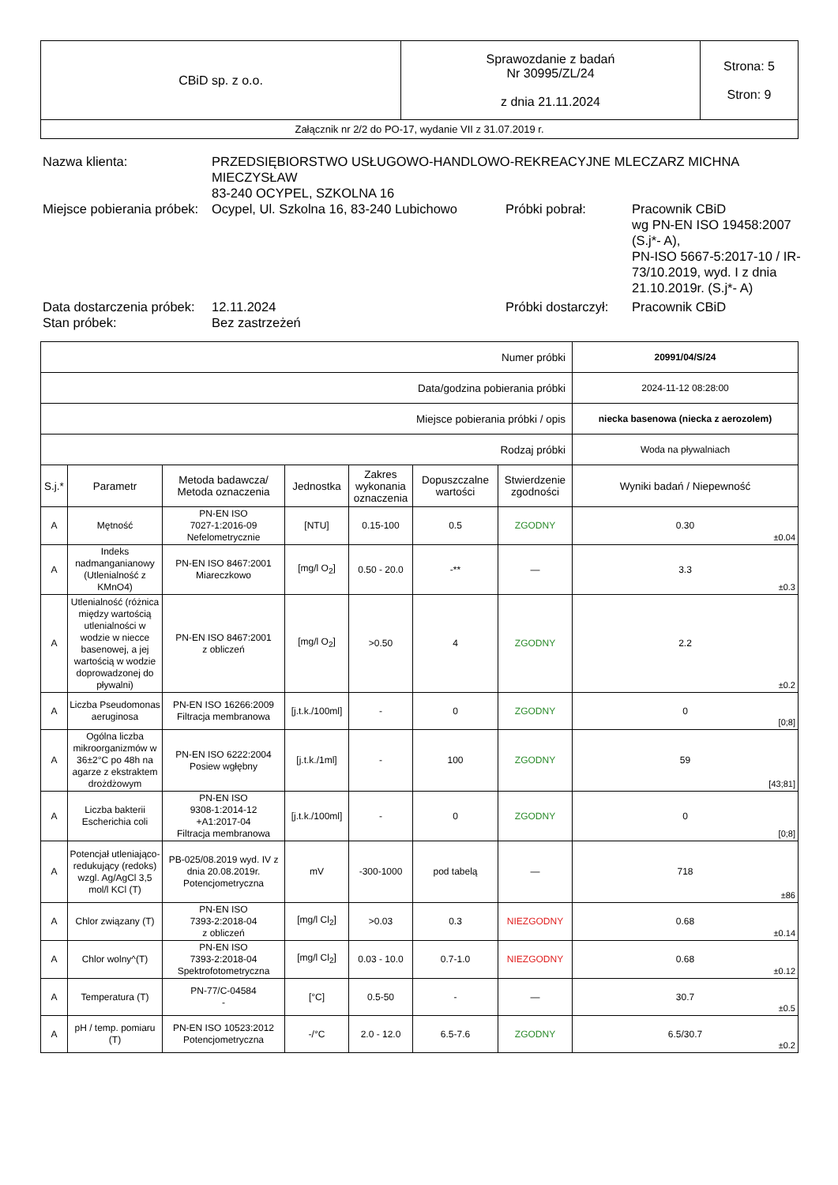| CBiD sp. z o.o. | Sprawozdanie z badań Nr 30995/ZL/24 z dnia 21.11.2024 | Strona: 5 Stron: 9 |
| Załącznik nr 2/2 do PO-17, wydanie VII z 31.07.2019 r. | | |
| Nazwa klienta: | PRZEDSIĘBIORSTWO USŁUGOWO-HANDLOWO-REKREACYJNE MLECZARZ MICHNA MIECZYSŁAW 83-240 OCYPEL, SZKOLNA 16 | | |
| Miejsce pobierania próbek: | Ocypel, Ul. Szkolna 16, 83-240 Lubichowo | Próbki pobrał: | Pracownik CBiD wg PN-EN ISO 19458:2007 (S.j*- A), PN-ISO 5667-5:2017-10 / IR-73/10.2019, wyd. I z dnia 21.10.2019r. (S.j*- A) |
| Data dostarczenia próbek: | 12.11.2024 | Próbki dostarczył: | Pracownik CBiD |
| Stan próbek: | Bez zastrzeżeń | | |
| Numer próbki | | | | | | | 20991/04/S/24 |
| Data/godzina pobierania próbki | | | | | | | 2024-11-12 08:28:00 |
| Miejsce pobierania próbki / opis | | | | | | | niecka basenowa (niecka z aerozolem) |
| Rodzaj próbki | | | | | | | Woda na pływalniach |
| S.j.* | Parametr | Metoda badawcza/ Metoda oznaczenia | Jednostka | Zakres wykonania oznaczenia | Dopuszczalne wartości | Stwierdzenie zgodności | Wyniki badań / Niepewność |
| A | Mętność | PN-EN ISO 7027-1:2016-09 Nefelometrycznie | [NTU] | 0.15-100 | 0.5 | ZGODNY | 0.30 ±0.04 |
| A | Indeks nadmanganianowy (Utlenialność z KMnO4) | PN-EN ISO 8467:2001 Miareczkowo | [mg/l O<sub>2</sub>] | 0.50 - 20.0 | -** | — | 3.3 ±0.3 |
| A | Utlenialność (różnica między wartością utlenialności w wodzie w niecce basenowej, a jej wartością w wodzie doprowadzonej do pływalni) | PN-EN ISO 8467:2001 z obliczeń | [mg/l O<sub>2</sub>] | >0.50 | 4 | ZGODNY | 2.2 ±0.2 |
| A | Liczba Pseudomonas aeruginosa | PN-EN ISO 16266:2009 Filtracja membranowa | [j.t.k./100ml] | - | 0 | ZGODNY | 0 [0;8] |
| A | Ogólna liczba mikroorganizmów w 36±2°C po 48h na agarze z ekstraktem drożdżowym | PN-EN ISO 6222:2004 Posiew wgłębny | [j.t.k./1ml] | - | 100 | ZGODNY | 59 [43;81] |
| A | Liczba bakterii Escherichia coli | PN-EN ISO 9308-1:2014-12 +A1:2017-04 Filtracja membranowa | [j.t.k./100ml] | - | 0 | ZGODNY | 0 [0;8] |
| A | Potencjał utleniająco-redukujący (redoks) wzgl. Ag/AgCl 3,5 mol/l KCl (T) | PB-025/08.2019 wyd. IV z dnia 20.08.2019r. Potencjometryczna | mV | -300-1000 | pod tabelą | — | 718 ±86 |
| A | Chlor związany (T) | PN-EN ISO 7393-2:2018-04 z obliczeń | [mg/l Cl<sub>2</sub>] | >0.03 | 0.3 | NIEZGODNY | 0.68 ±0.14 |
| A | Chlor wolny^(T) | PN-EN ISO 7393-2:2018-04 Spektrofotometryczna | [mg/l Cl<sub>2</sub>] | 0.03 - 10.0 | 0.7-1.0 | NIEZGODNY | 0.68 ±0.12 |
| A | Temperatura (T) | PN-77/C-04584 - | [°C] | 0.5-50 | - | — | 30.7 ±0.5 |
| A | pH / temp. pomiaru (T) | PN-EN ISO 10523:2012 Potencjometryczna | -/°C | 2.0 - 12.0 | 6.5-7.6 | ZGODNY | 6.5/30.7 ±0.2 |